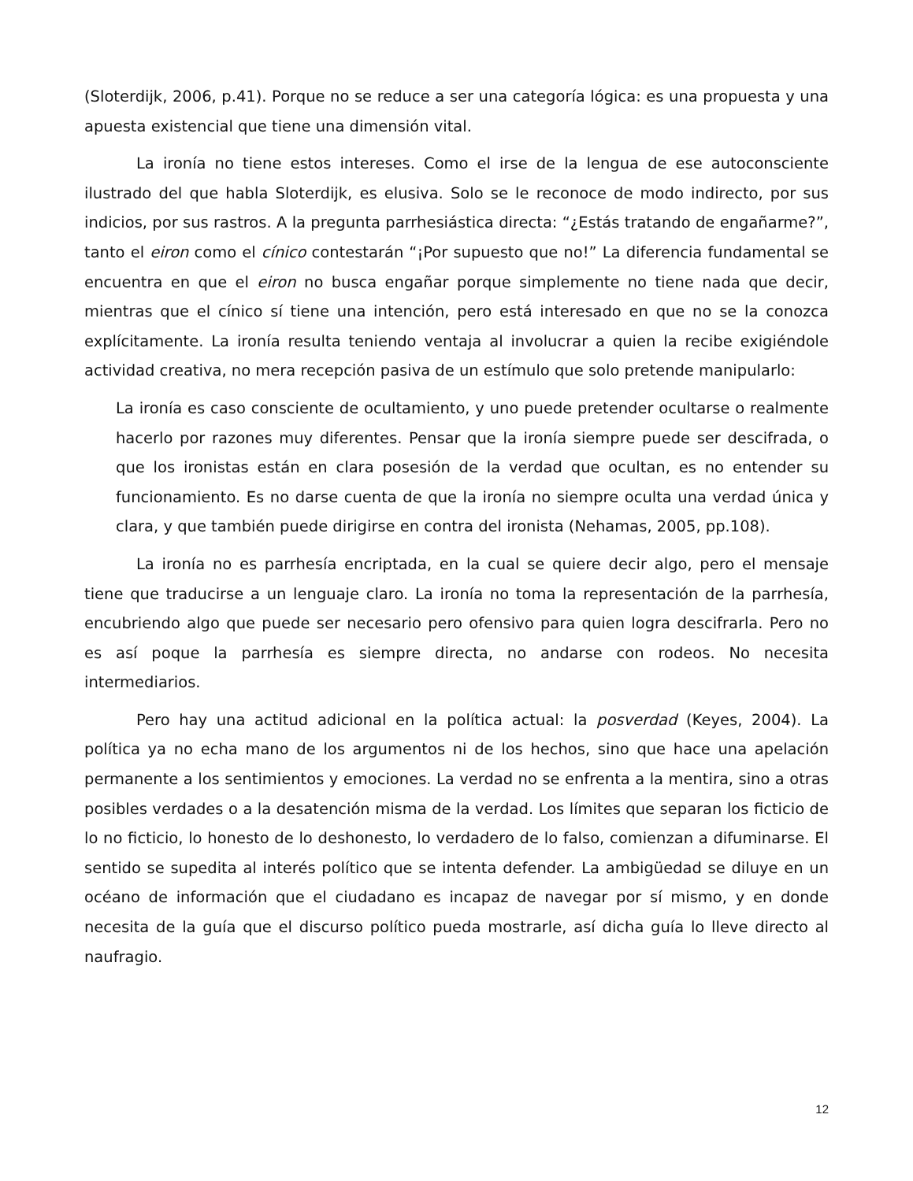(Sloterdijk, 2006, p.41). Porque no se reduce a ser una categoría lógica: es una propuesta y una apuesta existencial que tiene una dimensión vital.
La ironía no tiene estos intereses. Como el irse de la lengua de ese autoconsciente ilustrado del que habla Sloterdijk, es elusiva. Solo se le reconoce de modo indirecto, por sus indicios, por sus rastros. A la pregunta parrhesiástica directa: “¿Estás tratando de engañarme?”, tanto el eiron como el cínico contestarán “¡Por supuesto que no!” La diferencia fundamental se encuentra en que el eiron no busca engañar porque simplemente no tiene nada que decir, mientras que el cínico sí tiene una intención, pero está interesado en que no se la conozca explícitamente. La ironía resulta teniendo ventaja al involucrar a quien la recibe exigiéndole actividad creativa, no mera recepción pasiva de un estímulo que solo pretende manipularlo:
La ironía es caso consciente de ocultamiento, y uno puede pretender ocultarse o realmente hacerlo por razones muy diferentes. Pensar que la ironía siempre puede ser descifrada, o que los ironistas están en clara posesión de la verdad que ocultan, es no entender su funcionamiento. Es no darse cuenta de que la ironía no siempre oculta una verdad única y clara, y que también puede dirigirse en contra del ironista (Nehamas, 2005, pp.108).
La ironía no es parrhesía encriptada, en la cual se quiere decir algo, pero el mensaje tiene que traducirse a un lenguaje claro. La ironía no toma la representación de la parrhesía, encubriendo algo que puede ser necesario pero ofensivo para quien logra descifrarla. Pero no es así poque la parrhesía es siempre directa, no andarse con rodeos. No necesita intermediarios.
Pero hay una actitud adicional en la política actual: la posverdad (Keyes, 2004). La política ya no echa mano de los argumentos ni de los hechos, sino que hace una apelación permanente a los sentimientos y emociones. La verdad no se enfrenta a la mentira, sino a otras posibles verdades o a la desatención misma de la verdad. Los límites que separan los ficticio de lo no ficticio, lo honesto de lo deshonesto, lo verdadero de lo falso, comienzan a difuminarse. El sentido se supedita al interés político que se intenta defender. La ambigüedad se diluye en un océano de información que el ciudadano es incapaz de navegar por sí mismo, y en donde necesita de la guía que el discurso político pueda mostrarle, así dicha guía lo lleve directo al naufragio.
12